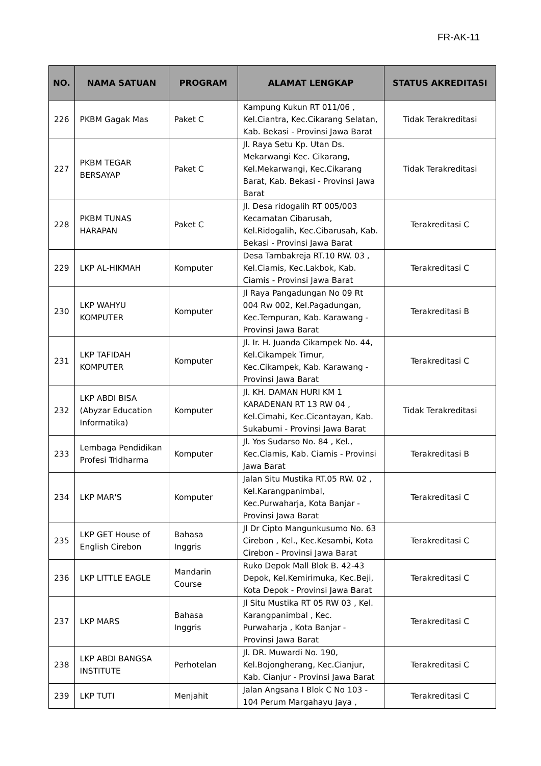FR-AK-11
| NO. | NAMA SATUAN | PROGRAM | ALAMAT LENGKAP | STATUS AKREDITASI |
| --- | --- | --- | --- | --- |
| 226 | PKBM Gagak Mas | Paket C | Kampung Kukun RT 011/06 , Kel.Ciantra, Kec.Cikarang Selatan, Kab. Bekasi - Provinsi Jawa Barat | Tidak Terakreditasi |
| 227 | PKBM TEGAR BERSAYAP | Paket C | Jl. Raya Setu Kp. Utan Ds. Mekarwangi Kec. Cikarang, Kel.Mekarwangi, Kec.Cikarang Barat, Kab. Bekasi - Provinsi Jawa Barat | Tidak Terakreditasi |
| 228 | PKBM TUNAS HARAPAN | Paket C | Jl. Desa ridogalih RT 005/003 Kecamatan Cibarusah, Kel.Ridogalih, Kec.Cibarusah, Kab. Bekasi - Provinsi Jawa Barat | Terakreditasi C |
| 229 | LKP AL-HIKMAH | Komputer | Desa Tambakreja RT.10 RW. 03 , Kel.Ciamis, Kec.Lakbok, Kab. Ciamis - Provinsi Jawa Barat | Terakreditasi C |
| 230 | LKP WAHYU KOMPUTER | Komputer | Jl Raya Pangadungan No 09 Rt 004 Rw 002, Kel.Pagadungan, Kec.Tempuran, Kab. Karawang - Provinsi Jawa Barat | Terakreditasi B |
| 231 | LKP TAFIDAH KOMPUTER | Komputer | Jl. Ir. H. Juanda Cikampek No. 44, Kel.Cikampek Timur, Kec.Cikampek, Kab. Karawang - Provinsi Jawa Barat | Terakreditasi C |
| 232 | LKP ABDI BISA (Abyzar Education Informatika) | Komputer | Jl. KH. DAMAN HURI KM 1 KARADENAN RT 13 RW 04 , Kel.Cimahi, Kec.Cicantayan, Kab. Sukabumi - Provinsi Jawa Barat | Tidak Terakreditasi |
| 233 | Lembaga Pendidikan Profesi Tridharma | Komputer | Jl. Yos Sudarso No. 84 , Kel., Kec.Ciamis, Kab. Ciamis - Provinsi Jawa Barat | Terakreditasi B |
| 234 | LKP MAR'S | Komputer | Jalan Situ Mustika RT.05 RW. 02 , Kel.Karangpanimbal, Kec.Purwaharja, Kota Banjar - Provinsi Jawa Barat | Terakreditasi C |
| 235 | LKP GET House of English Cirebon | Bahasa Inggris | Jl Dr Cipto Mangunkusumo No. 63 Cirebon , Kel., Kec.Kesambi, Kota Cirebon - Provinsi Jawa Barat | Terakreditasi C |
| 236 | LKP LITTLE EAGLE | Mandarin Course | Ruko Depok Mall Blok B. 42-43 Depok, Kel.Kemirimuka, Kec.Beji, Kota Depok - Provinsi Jawa Barat | Terakreditasi C |
| 237 | LKP MARS | Bahasa Inggris | Jl Situ Mustika RT 05 RW 03 , Kel. Karangpanimbal , Kec. Purwaharja , Kota Banjar - Provinsi Jawa Barat | Terakreditasi C |
| 238 | LKP ABDI BANGSA INSTITUTE | Perhotelan | Jl. DR. Muwardi No. 190, Kel.Bojongherang, Kec.Cianjur, Kab. Cianjur - Provinsi Jawa Barat | Terakreditasi C |
| 239 | LKP TUTI | Menjahit | Jalan Angsana I Blok C No 103 - 104 Perum Margahayu Jaya , | Terakreditasi C |